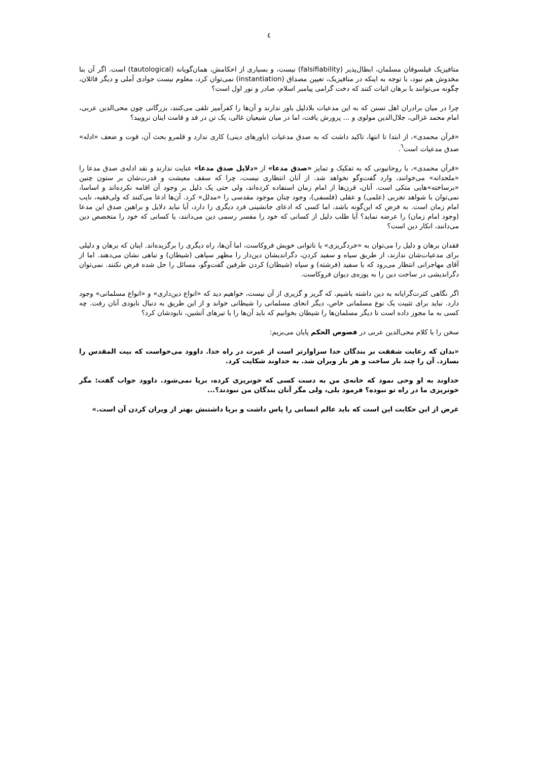٤
متافیزیک فیلسوفان مسلمان، ابطال‌پذیر (falsifiability) نیست، و بسیاری از احکامش، همان‌گویانه (tautological) است. اگر آن بنا مخدوش هم نبود، با توجه به اینکه در متافیزیک، تعیین مصداق (instantiation) نمی‌توان کرد، معلوم نیست جوادی آملی و دیگر قائلان، چگونه می‌توانند با برهان اثبات کنند که دخت گرامی پیامبر اسلام، صادر و نور اول است؟
چرا در میان برادران اهل تسنن که به این مدعیات بلادلیل باور ندارند و آن‌ها را کفرآمیز تلقی می‌کنند، بزرگانی چون محی‌الدین عربی، امام محمد غزالی، جلال‌الدین مولوی و ... پرورش یافت، اما در میان شیعیان غالی، یک تن در قد و قامت اینان نرویید؟
«قرآن محمدی»، از ابتدا تا انتها، تاکید داشت که به صدق مدعیات (باورهای دینی) کاری ندارد و قلمرو بحث آن، قوت و ضعف «ادله» صدق مدعیات است<sup>٦</sup>.
«قرآن محمدی»، با روحانیونی که به تفکیک و تمایز «صدق مدعا» از «دلایل صدق مدعا» عنایت ندارند و نقد ادله‌ی صدق مدعا را «ملحدانه» می‌خوانند، وارد گفت‌وگو نخواهد شد. از آنان انتظاری نیست، چرا که سقف معیشت و قدرت‌شان بر ستون چنین «برساخته»هایی متکی است. آنان، قرن‌ها از امام زمان استفاده کرده‌اند، ولی حتی یک دلیل بر وجود آن اقامه نکرده‌اند و اساسا، نمی‌توان با شواهد تجربی (علمی) و عقلی (فلسفی)، وجود چنان موجود مقدسی را «مدلل» کرد. آن‌ها ادعا می‌کنند که ولی‌فقیه، نایب امام زمان است. به فرض که این‌گونه باشد، اما کسی که ادعای جانشینی فرد دیگری را دارد، آیا نباید دلایل و براهین صدق این مدعا (وجود امام زمان) را عرضه نماید؟ آیا طلب دلیل از کسانی که خود را مفسر رسمی دین می‌دانند، یا کسانی که خود را متخصص دین می‌دانند، انکار دین است؟
فقدان برهان و دلیل را می‌توان به «خردگریزی» یا ناتوانی خویش فروکاست، اما آن‌ها، راه دیگری را برگزیده‌اند. اینان که برهان و دلیلی برای مدعیات‌شان ندارند، از طریق سیاه و سفید کردن، دگراندیشان دین‌دار را مظهر سیاهی (شیطان) و تباهی نشان می‌دهند. اما از آقای مهاجرانی انتظار می‌رود که با سفید (فرشته) و سیاه (شیطان) کردن طرفین گفت‌وگو، مسائل را حل شده فرض نکنند. نمی‌توان دگراندیشی در ساحت دین را به پوزه‌ی دیوان فروکاست.
اگر نگاهی کثرت‌گرایانه به دین داشته باشیم، که گریز و گزیری از آن نیست، خواهیم دید که «انواع دین‌داری» و «انواع مسلمانی» وجود دارد. نباید برای تثبیت یک نوع مسلمانی خاص، دیگر انحای مسلمانی را شیطانی خواند و از این طریق به دنبال نابودی آنان رفت. چه کسی به ما مجوز داده است تا دیگر مسلمان‌ها را شیطان بخوانیم که باید آن‌ها را با تیرهای آتشین، نابودشان کرد؟
سخن را با کلام محی‌الدین عربی در فصوص الحکم پایان می‌بریم:
«بدان که رعایت شفقت بر بندگان خدا سزاوارتر است از غیرت در راه خدا. داوود می‌خواست که بیت المقدس را بسازد. آن را چند بار ساخت و هر بار ویران شد. به خداوند شکایت کرد.
خداوند به او وحی نمود که خانه‌ی من به دست کسی که خونریزی کرده، برپا نمی‌شود. داوود جواب گفت: مگر خونریزی ما در راه تو نبوده؟ فرمود بلی، ولی مگر آنان بندگان من نبودند؟...
غرض از این حکایت این است که باید عالم انسانی را پاس داشت و برپا داشتنش بهتر از ویران کردن آن است.»